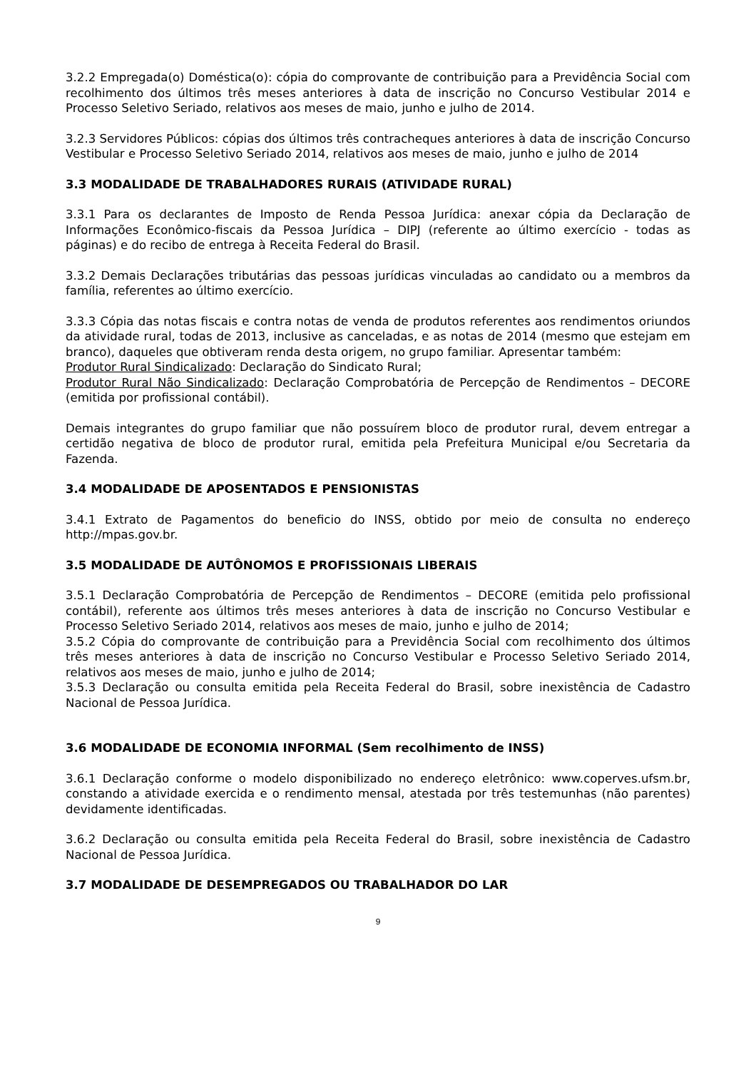3.2.2 Empregada(o) Doméstica(o): cópia do comprovante de contribuição para a Previdência Social com recolhimento dos últimos três meses anteriores à data de inscrição no Concurso Vestibular 2014 e Processo Seletivo Seriado, relativos aos meses de maio, junho e julho de 2014.
3.2.3 Servidores Públicos: cópias dos últimos três contracheques anteriores à data de inscrição Concurso Vestibular e Processo Seletivo Seriado 2014, relativos aos meses de maio, junho e julho de 2014
3.3 MODALIDADE DE TRABALHADORES RURAIS (ATIVIDADE RURAL)
3.3.1 Para os declarantes de Imposto de Renda Pessoa Jurídica: anexar cópia da Declaração de Informações Econômico-fiscais da Pessoa Jurídica – DIPJ (referente ao último exercício - todas as páginas) e do recibo de entrega à Receita Federal do Brasil.
3.3.2 Demais Declarações tributárias das pessoas jurídicas vinculadas ao candidato ou a membros da família, referentes ao último exercício.
3.3.3 Cópia das notas fiscais e contra notas de venda de produtos referentes aos rendimentos oriundos da atividade rural, todas de 2013, inclusive as canceladas, e as notas de 2014 (mesmo que estejam em branco), daqueles que obtiveram renda desta origem, no grupo familiar. Apresentar também:
Produtor Rural Sindicalizado: Declaração do Sindicato Rural;
Produtor Rural Não Sindicalizado: Declaração Comprobatória de Percepção de Rendimentos – DECORE (emitida por profissional contábil).
Demais integrantes do grupo familiar que não possuírem bloco de produtor rural, devem entregar a certidão negativa de bloco de produtor rural, emitida pela Prefeitura Municipal e/ou Secretaria da Fazenda.
3.4 MODALIDADE DE APOSENTADOS E PENSIONISTAS
3.4.1 Extrato de Pagamentos do beneficio do INSS, obtido por meio de consulta no endereço http://mpas.gov.br.
3.5 MODALIDADE DE AUTÔNOMOS E PROFISSIONAIS LIBERAIS
3.5.1 Declaração Comprobatória de Percepção de Rendimentos – DECORE (emitida pelo profissional contábil), referente aos últimos três meses anteriores à data de inscrição no Concurso Vestibular e Processo Seletivo Seriado 2014, relativos aos meses de maio, junho e julho de 2014;
3.5.2 Cópia do comprovante de contribuição para a Previdência Social com recolhimento dos últimos três meses anteriores à data de inscrição no Concurso Vestibular e Processo Seletivo Seriado 2014, relativos aos meses de maio, junho e julho de 2014;
3.5.3 Declaração ou consulta emitida pela Receita Federal do Brasil, sobre inexistência de Cadastro Nacional de Pessoa Jurídica.
3.6 MODALIDADE DE ECONOMIA INFORMAL (Sem recolhimento de INSS)
3.6.1 Declaração conforme o modelo disponibilizado no endereço eletrônico: www.coperves.ufsm.br, constando a atividade exercida e o rendimento mensal, atestada por três testemunhas (não parentes) devidamente identificadas.
3.6.2 Declaração ou consulta emitida pela Receita Federal do Brasil, sobre inexistência de Cadastro Nacional de Pessoa Jurídica.
3.7 MODALIDADE DE DESEMPREGADOS OU TRABALHADOR DO LAR
9